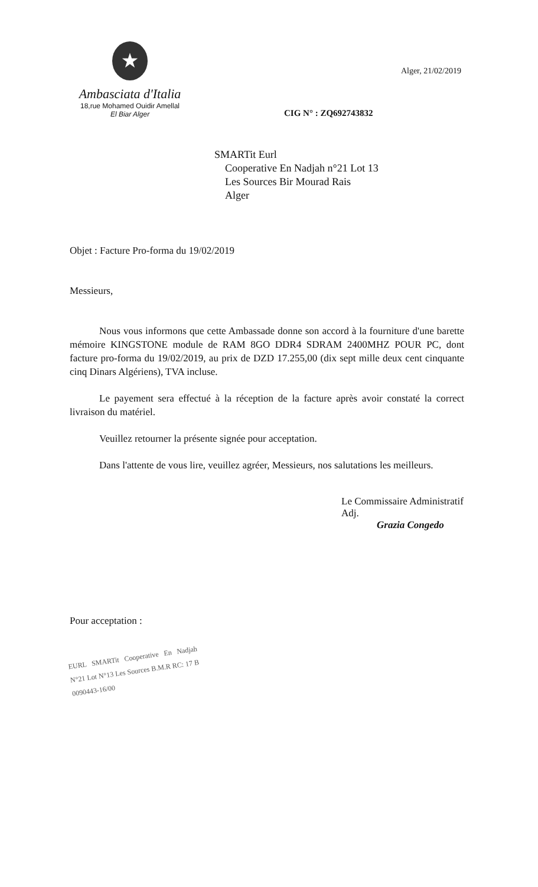★
Ambasciata d'Italia
18,rue Mohamed Ouidir Amellal
El Biar Alger
Alger, 21/02/2019
CIG N° : ZQ692743832
SMARTit Eurl
Cooperative En Nadjah n°21 Lot 13
Les Sources Bir Mourad Rais
Alger
Objet : Facture Pro-forma du 19/02/2019
Messieurs,
Nous vous informons que cette Ambassade donne son accord à la fourniture d'une barette mémoire KINGSTONE module de RAM 8GO DDR4 SDRAM 2400MHZ POUR PC, dont facture pro-forma du 19/02/2019, au prix de DZD 17.255,00 (dix sept mille deux cent cinquante cinq Dinars Algériens), TVA incluse.
Le payement sera effectué à la réception de la facture après avoir constaté la correct livraison du matériel.
Veuillez retourner la présente signée pour acceptation.
Dans l'attente de vous lire, veuillez agréer, Messieurs, nos salutations les meilleurs.
Le Commissaire Administratif Adj.
Grazia Congedo
Pour acceptation :
EURL SMARTit Cooperative En Nadjah N°21 Lot N°13 Les Sources B.M.R RC: 17 B 0090443-16/00